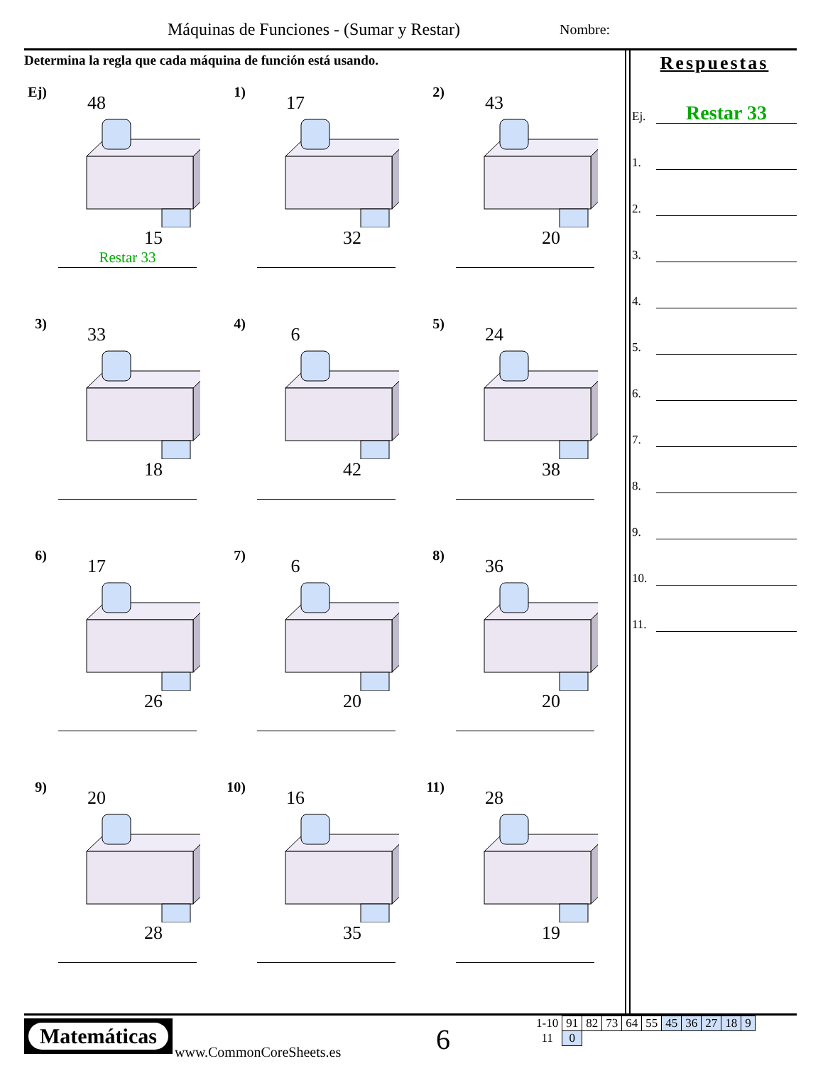Máquinas de Funciones - (Sumar y Restar)
Nombre:
Determina la regla que cada máquina de función está usando.
Ej)
48
15
Restar 33
1)
17
32
2)
43
20
3)
33
18
4)
6
42
5)
24
38
6)
17
26
7)
6
20
8)
36
20
9)
20
28
10)
16
35
11)
28
19
Respuestas
Ej.
Restar 33
1.
2.
3.
4.
5.
6.
7.
8.
9.
10.
11.
Matemáticas
www.CommonCoreSheets.es 6
| 1-10 | 91 | 82 | 73 | 64 | 55 | 45 | 36 | 27 | 18 | 9 |
| 11 | 0 | | | | | | | | | |